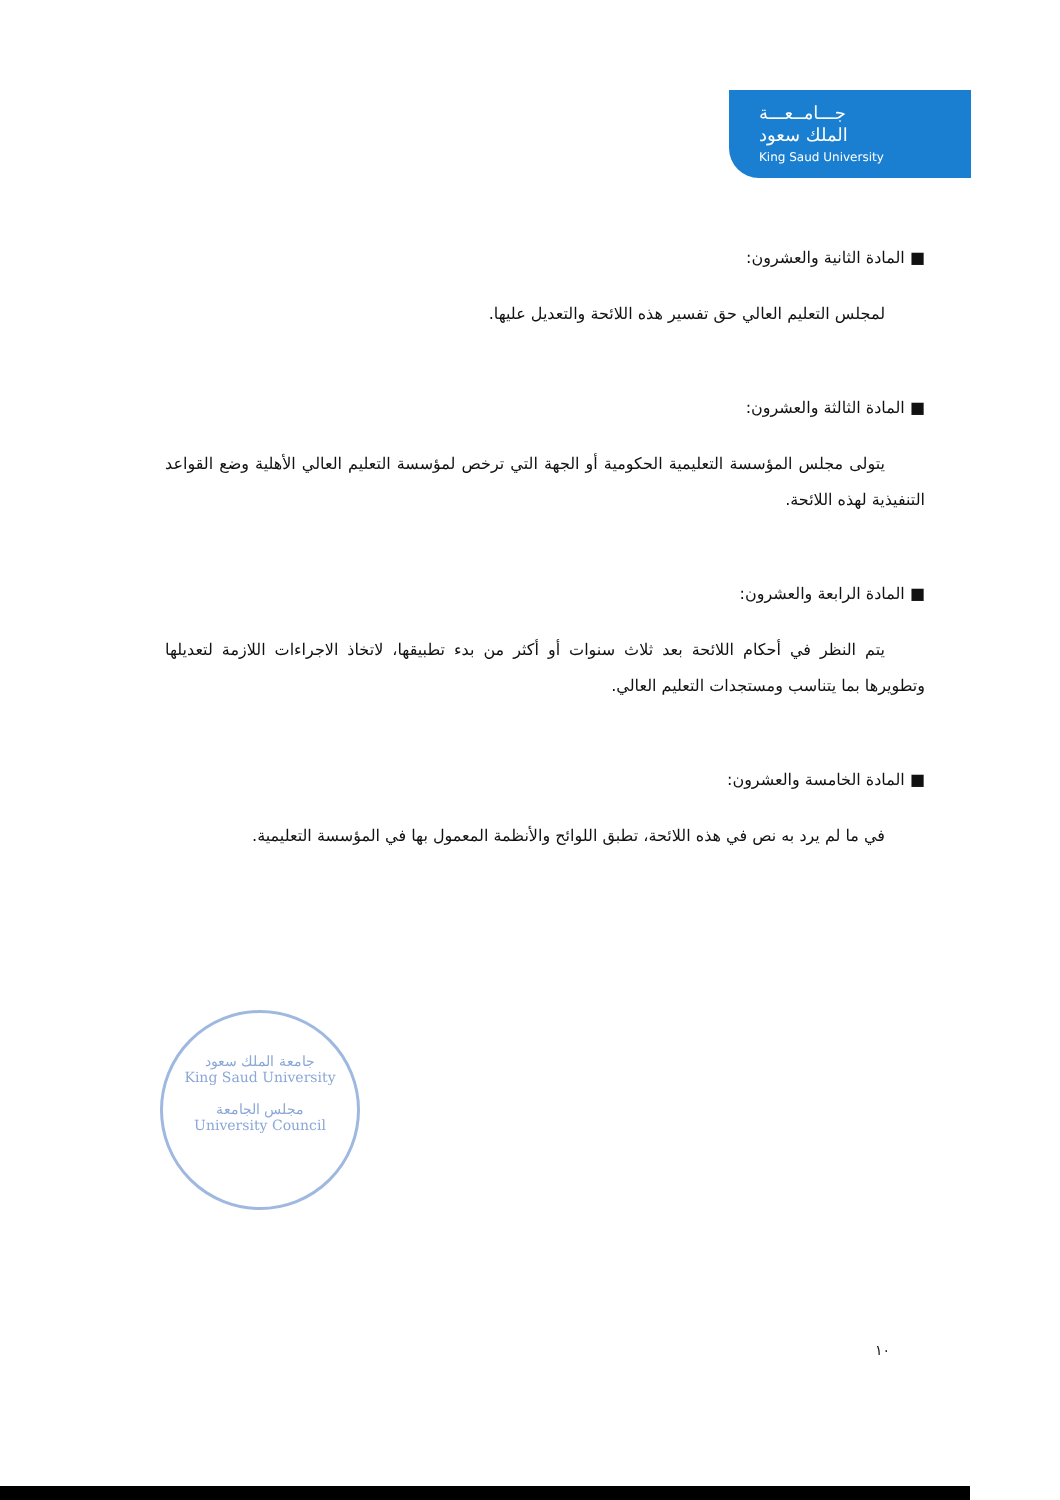جـــامــعـــة
الملك سعود
King Saud University
■ المادة الثانية والعشرون:
لمجلس التعليم العالي حق تفسير هذه اللائحة والتعديل عليها.
■ المادة الثالثة والعشرون:
يتولى مجلس المؤسسة التعليمية الحكومية أو الجهة التي ترخص لمؤسسة التعليم العالي الأهلية وضع القواعد التنفيذية لهذه اللائحة.
■ المادة الرابعة والعشرون:
يتم النظر في أحكام اللائحة بعد ثلاث سنوات أو أكثر من بدء تطبيقها، لاتخاذ الاجراءات اللازمة لتعديلها وتطويرها بما يتناسب ومستجدات التعليم العالي.
■ المادة الخامسة والعشرون:
في ما لم يرد به نص في هذه اللائحة، تطبق اللوائح والأنظمة المعمول بها في المؤسسة التعليمية.
جامعة الملك سعود
King Saud University
مجلس الجامعة
University Council
١٠